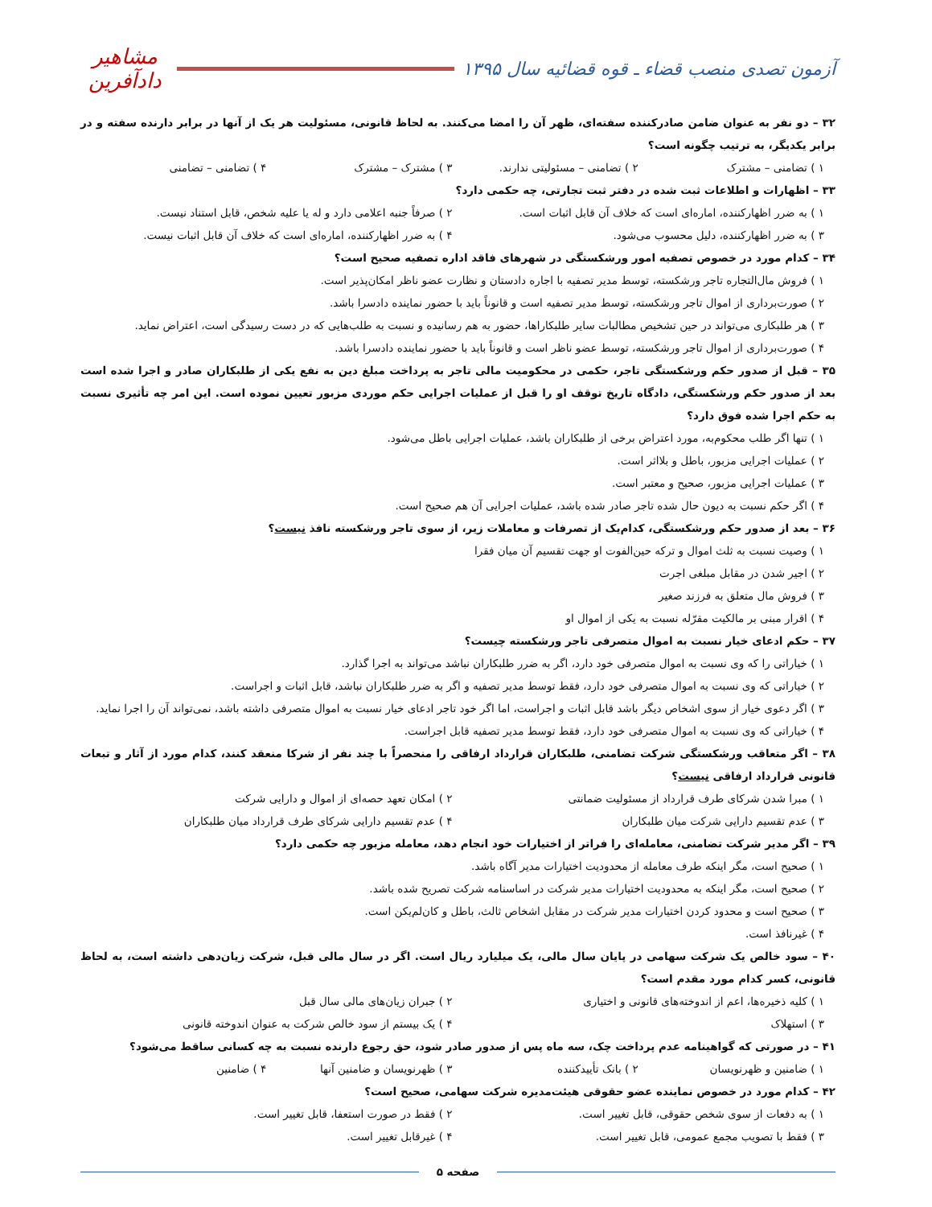آزمون تصدی منصب قضاء ـ قوه قضائیه سال ۱۳۹۵
مشاهیر دادآفرین
۳۲ – دو نفر به عنوان ضامن صادرکننده سفته‌ای، ظهر آن را امضا می‌کنند. به لحاظ قانونی، مسئولیت هر یک از آنها در برابر دارنده سفته و در برابر یکدیگر، به ترتیب چگونه است؟
۱ ) تضامنی – مشترک ۲ ) تضامنی – مسئولیتی ندارند. ۳ ) مشترک – مشترک ۴ ) تضامنی – تضامنی
۳۳ – اظهارات و اطلاعات ثبت شده در دفتر ثبت تجارتی، چه حکمی دارد؟
۱ ) به ضرر اظهارکننده، اماره‌ای است که خلاف آن قابل اثبات است. ۲ ) صرفاً جنبه اعلامی دارد و له یا علیه شخص، قابل استناد نیست.
۳ ) به ضرر اظهارکننده، دلیل محسوب می‌شود. ۴ ) به ضرر اظهارکننده، اماره‌ای است که خلاف آن قابل اثبات نیست.
۳۴ – کدام مورد در خصوص تصفیه امور ورشکستگی در شهرهای فاقد اداره تصفیه صحیح است؟
۱ ) فروش مال‌التجاره تاجر ورشکسته، توسط مدیر تصفیه با اجاره دادستان و نظارت عضو ناظر امکان‌پذیر است.
۲ ) صورت‌برداری از اموال تاجر ورشکسته، توسط مدیر تصفیه است و قانوناً باید با حضور نماینده دادسرا باشد.
۳ ) هر طلبکاری می‌تواند در حین تشخیص مطالبات سایر طلبکاراها، حضور به هم رسانیده و نسبت به طلب‌هایی که در دست رسیدگی است، اعتراض نماید.
۴ ) صورت‌برداری از اموال تاجر ورشکسته، توسط عضو ناظر است و قانوناً باید با حضور نماینده دادسرا باشد.
۳۵ – قبل از صدور حکم ورشکستگی تاجر، حکمی در محکومیت مالی تاجر به پرداخت مبلغ دین به نفع یکی از طلبکاران صادر و اجرا شده است بعد از صدور حکم ورشکستگی، دادگاه تاریخ توقف او را قبل از عملیات اجرایی حکم موردی مزبور تعیین نموده است. این امر چه تأثیری نسبت به حکم اجرا شده فوق دارد؟
۱ ) تنها اگر طلب محکوم‌به، مورد اعتراض برخی از طلبکاران باشد، عملیات اجرایی باطل می‌شود.
۲ ) عملیات اجرایی مزبور، باطل و بلااثر است.
۳ ) عملیات اجرایی مزبور، صحیح و معتبر است.
۴ ) اگر حکم نسبت به دیون حال شده تاجر صادر شده باشد، عملیات اجرایی آن هم صحیح است.
۳۶ – بعد از صدور حکم ورشکستگی، کدام‌یک از تصرفات و معاملات زیر، از سوی تاجر ورشکسته نافذ نیست؟
۱ ) وصیت نسبت به ثلث اموال و ترکه حین‌الفوت او جهت تقسیم آن میان فقرا
۲ ) اجیر شدن در مقابل مبلغی اجرت
۳ ) فروش مال متعلق به فرزند صغیر
۴ ) اقرار مبنی بر مالکیت مقرّله نسبت به یکی از اموال او
۳۷ – حکم ادعای خیار نسبت به اموال متصرفی تاجر ورشکسته چیست؟
۱ ) خیاراتی را که وی نسبت به اموال متصرفی خود دارد، اگر به ضرر طلبکاران نباشد می‌تواند به اجرا گذارد.
۲ ) خیاراتی که وی نسبت به اموال متصرفی خود دارد، فقط توسط مدیر تصفیه و اگر به ضرر طلبکاران نباشد، قابل اثبات و اجراست.
۳ ) اگر دعوی خیار از سوی اشخاص دیگر باشد قابل اثبات و اجراست، اما اگر خود تاجر ادعای خیار نسبت به اموال متصرفی داشته باشد، نمی‌تواند آن را اجرا نماید.
۴ ) خیاراتی که وی نسبت به اموال متصرفی خود دارد، فقط توسط مدیر تصفیه قابل اجراست.
۳۸ – اگر متعاقب ورشکستگی شرکت تضامنی، طلبکاران قرارداد ارفاقی را منحصراً با چند نفر از شرکا منعقد کنند، کدام مورد از آثار و تبعات قانونی قرارداد ارفاقی نیست؟
۱ ) مبرا شدن شرکای طرف قرارداد از مسئولیت ضمانتی ۲ ) امکان تعهد حصه‌ای از اموال و دارایی شرکت
۳ ) عدم تقسیم دارایی شرکت میان طلبکاران ۴ ) عدم تقسیم دارایی شرکای طرف قرارداد میان طلبکاران
۳۹ – اگر مدیر شرکت تضامنی، معامله‌ای را فراتر از اختیارات خود انجام دهد، معامله مزبور چه حکمی دارد؟
۱ ) صحیح است، مگر اینکه طرف معامله از محدودیت اختیارات مدیر آگاه باشد.
۲ ) صحیح است، مگر اینکه به محدودیت اختیارات مدیر شرکت در اساسنامه شرکت تصریح شده باشد.
۳ ) صحیح است و محدود کردن اختیارات مدیر شرکت در مقابل اشخاص ثالث، باطل و کان‌لم‌یکن است.
۴ ) غیرنافذ است.
۴۰ – سود خالص یک شرکت سهامی در پایان سال مالی، یک میلیارد ریال است. اگر در سال مالی قبل، شرکت زیان‌دهی داشته است، به لحاظ قانونی، کسر کدام مورد مقدم است؟
۱ ) کلیه ذخیره‌ها، اعم از اندوخته‌های قانونی و اختیاری ۲ ) جبران زیان‌های مالی سال قبل
۳ ) استهلاک ۴ ) یک بیستم از سود خالص شرکت به عنوان اندوخته قانونی
۴۱ – در صورتی که گواهینامه عدم پرداخت چک، سه ماه پس از صدور صادر شود، حق رجوع دارنده نسبت به چه کسانی ساقط می‌شود؟
۱ ) ضامنین و ظهرنویسان ۲ ) بانک تأییدکننده ۳ ) ظهرنویسان و ضامنین آنها ۴ ) ضامنین
۴۲ – کدام مورد در خصوص نماینده عضو حقوقی هیئت‌مدیره شرکت سهامی، صحیح است؟
۱ ) به دفعات از سوی شخص حقوقی، قابل تغییر است. ۲ ) فقط در صورت استعفا، قابل تغییر است.
۳ ) فقط با تصویب مجمع عمومی، قابل تغییر است. ۴ ) غیرقابل تغییر است.
صفحه ۵